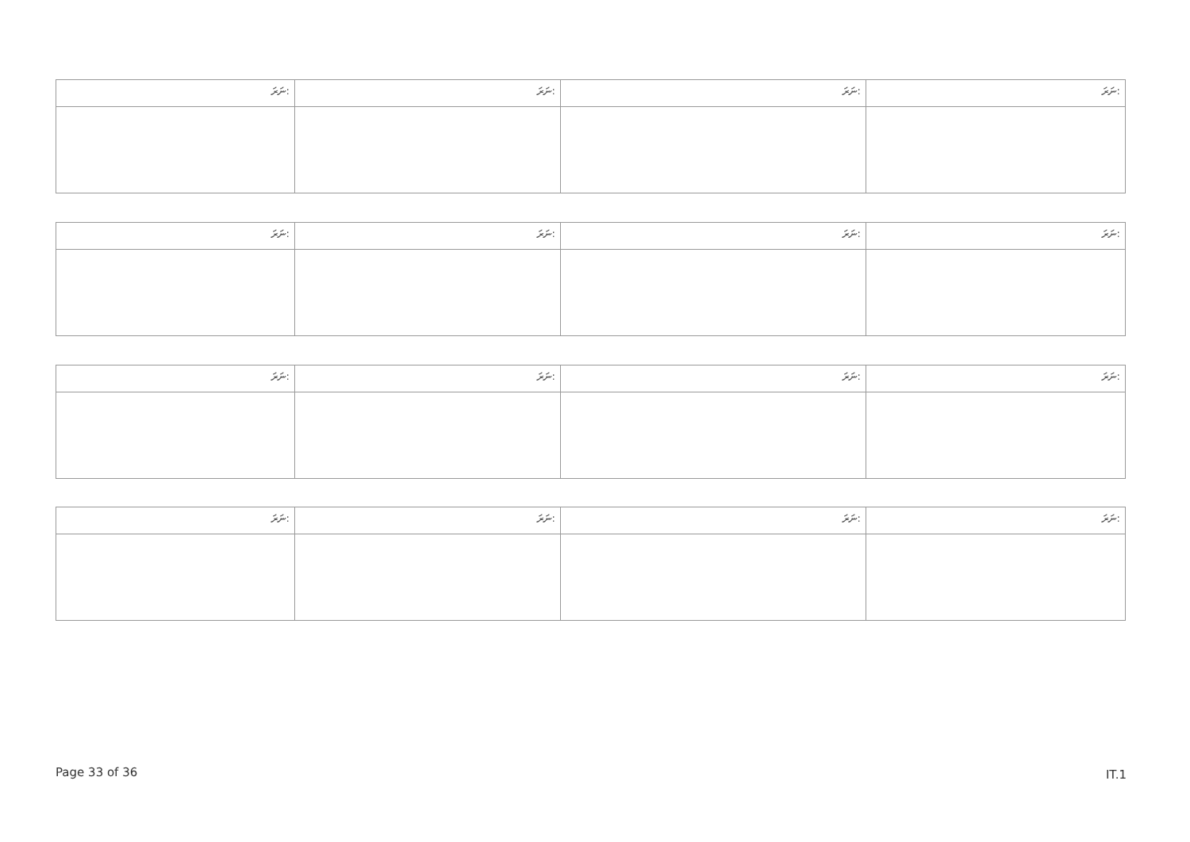| ނަރަ: | ނަރަ: | ނަރަ: | ނަރަ: |
| --- | --- | --- | --- |
| ނަރަ: | ނަރަ: | ނަރަ: | ނަރަ: |
| --- | --- | --- | --- |
| ނަރަ: | ނަރަ: | ނަރަ: | ނަރަ: |
| --- | --- | --- | --- |
| ނަރަ: | ނަރަ: | ނަރަ: | ނަރަ: |
| --- | --- | --- | --- |
Page 33 of 36 IT.1